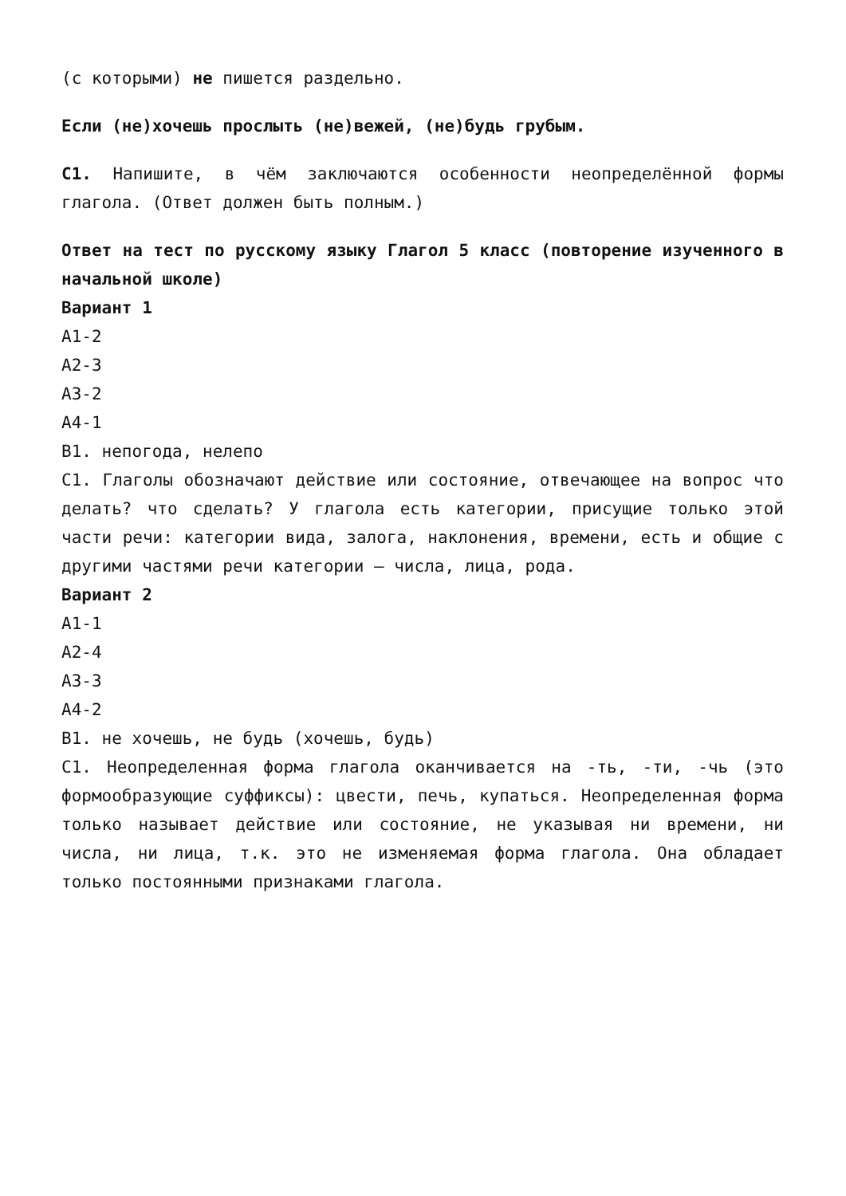(с которыми) не пишется раздельно.
Если (не)хочешь прослыть (не)вежей, (не)будь грубым.
С1. Напишите, в чём заключаются особенности неопределённой формы глагола. (Ответ должен быть полным.)
Ответ на тест по русскому языку Глагол 5 класс (повторение изученного в начальной школе)
Вариант 1
А1-2
А2-3
А3-2
А4-1
В1. непогода, нелепо
С1. Глаголы обозначают действие или состояние, отвечающее на вопрос что делать? что сделать? У глагола есть категории, присущие только этой части речи: категории вида, залога, наклонения, времени, есть и общие с другими частями речи категории — числа, лица, рода.
Вариант 2
А1-1
А2-4
А3-3
А4-2
В1. не хочешь, не будь (хочешь, будь)
С1. Неопределенная форма глагола оканчивается на -ть, -ти, -чь (это формообразующие суффиксы): цвести, печь, купаться. Неопределенная форма только называет действие или состояние, не указывая ни времени, ни числа, ни лица, т.к. это не изменяемая форма глагола. Она обладает только постоянными признаками глагола.